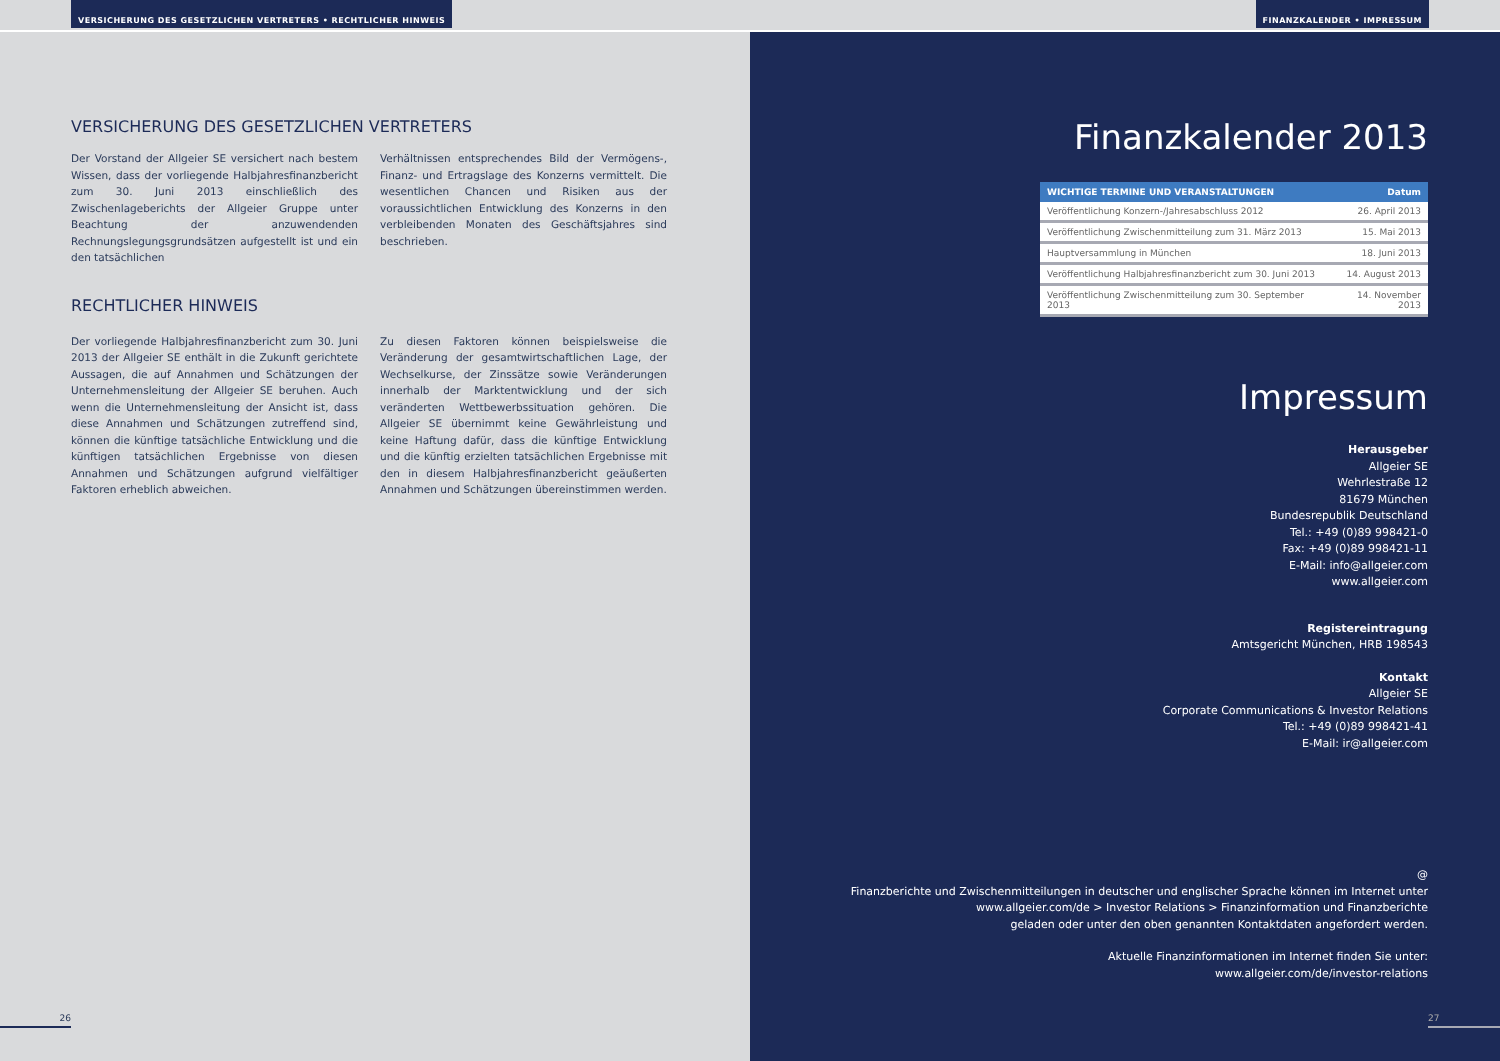VERSICHERUNG DES GESETZLICHEN VERTRETERS • RECHTLICHER HINWEIS
VERSICHERUNG DES GESETZLICHEN VERTRETERS
Der Vorstand der Allgeier SE versichert nach bestem Wissen, dass der vorliegende Halbjahresfinanzbericht zum 30. Juni 2013 einschließlich des Zwischenlageberichts der Allgeier Gruppe unter Beachtung der anzuwendenden Rechnungslegungsgrundsätzen aufgestellt ist und ein den tatsächlichen
Verhältnissen entsprechendes Bild der Vermögens-, Finanz- und Ertragslage des Konzerns vermittelt. Die wesentlichen Chancen und Risiken aus der voraussichtlichen Entwicklung des Konzerns in den verbleibenden Monaten des Geschäftsjahres sind beschrieben.
RECHTLICHER HINWEIS
Der vorliegende Halbjahresfinanzbericht zum 30. Juni 2013 der Allgeier SE enthält in die Zukunft gerichtete Aussagen, die auf Annahmen und Schätzungen der Unternehmensleitung der Allgeier SE beruhen. Auch wenn die Unternehmensleitung der Ansicht ist, dass diese Annahmen und Schätzungen zutreffend sind, können die künftige tatsächliche Entwicklung und die künftigen tatsächlichen Ergebnisse von diesen Annahmen und Schätzungen aufgrund vielfältiger Faktoren erheblich abweichen.
Zu diesen Faktoren können beispielsweise die Veränderung der gesamtwirtschaftlichen Lage, der Wechselkurse, der Zinssätze sowie Veränderungen innerhalb der Marktentwicklung und der sich veränderten Wettbewerbssituation gehören. Die Allgeier SE übernimmt keine Gewährleistung und keine Haftung dafür, dass die künftige Entwicklung und die künftig erzielten tatsächlichen Ergebnisse mit den in diesem Halbjahresfinanzbericht geäußerten Annahmen und Schätzungen übereinstimmen werden.
26
FINANZKALENDER • IMPRESSUM
Finanzkalender 2013
| WICHTIGE TERMINE UND VERANSTALTUNGEN | Datum |
| --- | --- |
| Veröffentlichung Konzern-/Jahresabschluss 2012 | 26. April 2013 |
| Veröffentlichung Zwischenmitteilung zum 31. März 2013 | 15. Mai 2013 |
| Hauptversammlung in München | 18. Juni 2013 |
| Veröffentlichung Halbjahresfinanzbericht zum 30. Juni 2013 | 14. August 2013 |
| Veröffentlichung Zwischenmitteilung zum 30. September 2013 | 14. November 2013 |
Impressum
Herausgeber
Allgeier SE
Wehrlestraße 12
81679 München
Bundesrepublik Deutschland
Tel.: +49 (0)89 998421-0
Fax: +49 (0)89 998421-11
E-Mail: info@allgeier.com
www.allgeier.com
Registereintragung
Amtsgericht München, HRB 198543
Kontakt
Allgeier SE
Corporate Communications & Investor Relations
Tel.: +49 (0)89 998421-41
E-Mail: ir@allgeier.com
@
Finanzberichte und Zwischenmitteilungen in deutscher und englischer Sprache können im Internet unter
www.allgeier.com/de > Investor Relations > Finanzinformation und Finanzberichte
geladen oder unter den oben genannten Kontaktdaten angefordert werden.
Aktuelle Finanzinformationen im Internet finden Sie unter:
www.allgeier.com/de/investor-relations
27